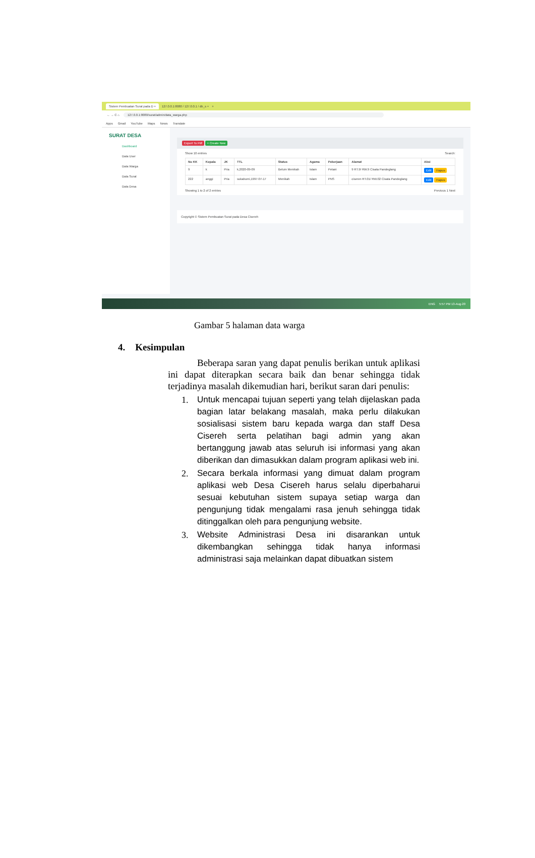Sistem Pembuatan Surat pada D × 127.0.0.1:8080 / 127.0.0.1 / db_s × +
← → C ⌂ 127.0.0.1:8080/surat/admin/data_warga.php
Apps Gmail YouTube Maps News Translate
SURAT DESA
Dashboard
Data User
Data Warga
Data Surat
Data Desa
Export To Pdf + Create New
Show 10 entries Search:
| No KK | Kepala | JK | TTL | Status | Agama | Pekerjaan | Alamat | Aksi |
| --- | --- | --- | --- | --- | --- | --- | --- | --- |
| 9 | k | Pria | k,2020-09-09 | Belum Menikah | Islam | Petani | 9 RT.9/ RW.9 Cisata Pandeglang | Edit Hapus |
| 222 | anggi | Pria | sukabumi,1997-07-17 | Menikah | Islam | PNS | ciseren RT.01/ RW.02 Cisata Pandeglang | Edit Hapus |
Showing 1 to 2 of 2 entries Previous 1 Next
Copyright © Sistem Pembuatan Surat pada Desa Cisereh
ENG 5:57 PM 13-Aug-20
Gambar 5 halaman data warga
4. Kesimpulan
Beberapa saran yang dapat penulis berikan untuk aplikasi ini dapat diterapkan secara baik dan benar sehingga tidak terjadinya masalah dikemudian hari, berikut saran dari penulis:
1. Untuk mencapai tujuan seperti yang telah dijelaskan pada bagian latar belakang masalah, maka perlu dilakukan sosialisasi sistem baru kepada warga dan staff Desa Cisereh serta pelatihan bagi admin yang akan bertanggung jawab atas seluruh isi informasi yang akan diberikan dan dimasukkan dalam program aplikasi web ini.
2. Secara berkala informasi yang dimuat dalam program aplikasi web Desa Cisereh harus selalu diperbaharui sesuai kebutuhan sistem supaya setiap warga dan pengunjung tidak mengalami rasa jenuh sehingga tidak ditinggalkan oleh para pengunjung website.
3. Website Administrasi Desa ini disarankan untuk dikembangkan sehingga tidak hanya informasi administrasi saja melainkan dapat dibuatkan sistem